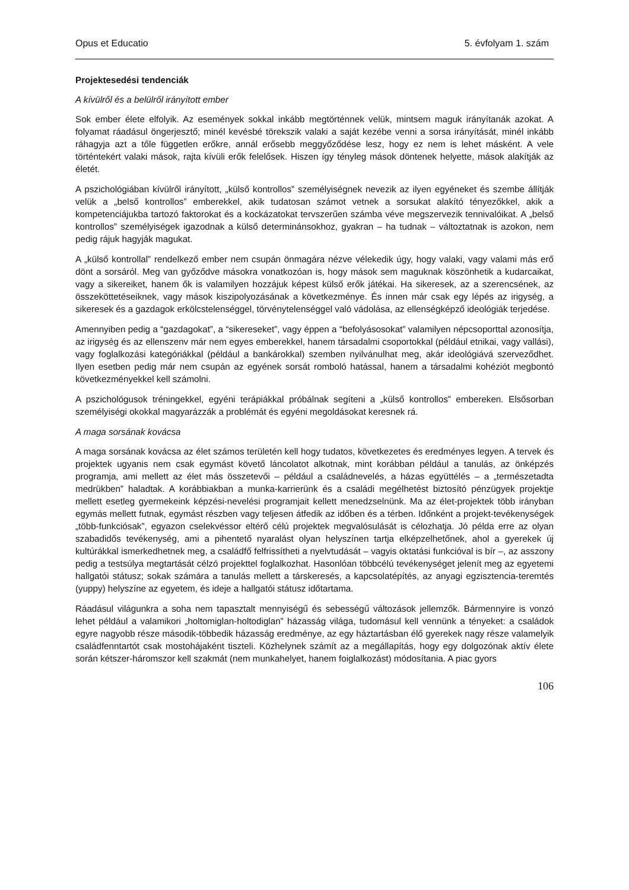Opus et Educatio 5. évfolyam 1. szám
Projektesedési tendenciák
A kívülről és a belülről irányított ember
Sok ember élete elfolyik. Az események sokkal inkább megtörténnek velük, mintsem maguk irányítanák azokat. A folyamat ráadásul öngerjesztő; minél kevésbé törekszik valaki a saját kezébe venni a sorsa irányítását, minél inkább ráhagyja azt a tőle független erőkre, annál erősebb meggyőződése lesz, hogy ez nem is lehet másként. A vele történtekért valaki mások, rajta kívüli erők felelősek. Hiszen így tényleg mások döntenek helyette, mások alakítják az életét.
A pszichológiában kívülről irányított, „külső kontrollos” személyiségnek nevezik az ilyen egyéneket és szembe állítják velük a „belső kontrollos” emberekkel, akik tudatosan számot vetnek a sorsukat alakító tényezőkkel, akik a kompetenciájukba tartozó faktorokat és a kockázatokat tervszerűen számba véve megszervezik tennivalóikat. A „belső kontrollos” személyiségek igazodnak a külső determinánsokhoz, gyakran – ha tudnak – változtatnak is azokon, nem pedig rájuk hagyják magukat.
A „külső kontrollal” rendelkező ember nem csupán önmagára nézve vélekedik úgy, hogy valaki, vagy valami más erő dönt a sorsáról. Meg van győződve másokra vonatkozóan is, hogy mások sem maguknak köszönhetik a kudarcaikat, vagy a sikereiket, hanem ők is valamilyen hozzájuk képest külső erők játékai. Ha sikeresek, az a szerencsének, az összeköttetéseiknek, vagy mások kiszipolyozásának a következménye. És innen már csak egy lépés az irigység, a sikeresek és a gazdagok erkölcstelenséggel, törvénytelenséggel való vádolása, az ellenségképző ideológiák terjedése.
Amennyiben pedig a “gazdagokat”, a “sikereseket”, vagy éppen a “befolyásosokat” valamilyen népcsoporttal azonosítja, az irigység és az ellenszenv már nem egyes emberekkel, hanem társadalmi csoportokkal (például etnikai, vagy vallási), vagy foglalkozási kategóriákkal (például a bankárokkal) szemben nyilvánulhat meg, akár ideológiává szerveződhet. Ilyen esetben pedig már nem csupán az egyének sorsát romboló hatással, hanem a társadalmi kohéziót megbontó következményekkel kell számolni.
A pszichológusok tréningekkel, egyéni terápiákkal próbálnak segíteni a „külső kontrollos” embereken. Elsősorban személyiségi okokkal magyarázzák a problémát és egyéni megoldásokat keresnek rá.
A maga sorsának kovácsa
A maga sorsának kovácsa az élet számos területén kell hogy tudatos, következetes és eredményes legyen. A tervek és projektek ugyanis nem csak egymást követő láncolatot alkotnak, mint korábban például a tanulás, az önképzés programja, ami mellett az élet más összetevői – például a családnevelés, a házas együttélés – a „természetadta medrükben” haladtak. A korábbiakban a munka-karrierünk és a családi megélhetést biztosító pénzügyek projektje mellett esetleg gyermekeink képzési-nevelési programjait kellett menedzselnünk. Ma az élet-projektek több irányban egymás mellett futnak, egymást részben vagy teljesen átfedik az időben és a térben. Időnként a projekt-tevékenységek „több-funkciósak”, egyazon cselekvéssor eltérő célú projektek megvalósulását is célozhatja. Jó példa erre az olyan szabadidős tevékenység, ami a pihentető nyaralást olyan helyszínen tartja elképzelhetőnek, ahol a gyerekek új kultúrákkal ismerkedhetnek meg, a családfő felfrissítheti a nyelvtudását – vagyis oktatási funkcióval is bír –, az asszony pedig a testsúlya megtartását célzó projekttel foglalkozhat. Hasonlóan többcélú tevékenységet jelenít meg az egyetemi hallgatói státusz; sokak számára a tanulás mellett a társkeresés, a kapcsolatépítés, az anyagi egzisztencia-teremtés (yuppy) helyszíne az egyetem, és ideje a hallgatói státusz időtartama.
Ráadásul világunkra a soha nem tapasztalt mennyiségű és sebességű változások jellemzők. Bármennyire is vonzó lehet például a valamikori „holtomiglan-holtodiglan” házasság világa, tudomásul kell vennünk a tényeket: a családok egyre nagyobb része második-többedik házasság eredménye, az egy háztartásban élő gyerekek nagy része valamelyik családfenntartót csak mostohájaként tiszteli. Közhelynek számít az a megállapítás, hogy egy dolgozónak aktív élete során kétszer-háromszor kell szakmát (nem munkahelyet, hanem foiglalkozást) módosítania. A piac gyors
106